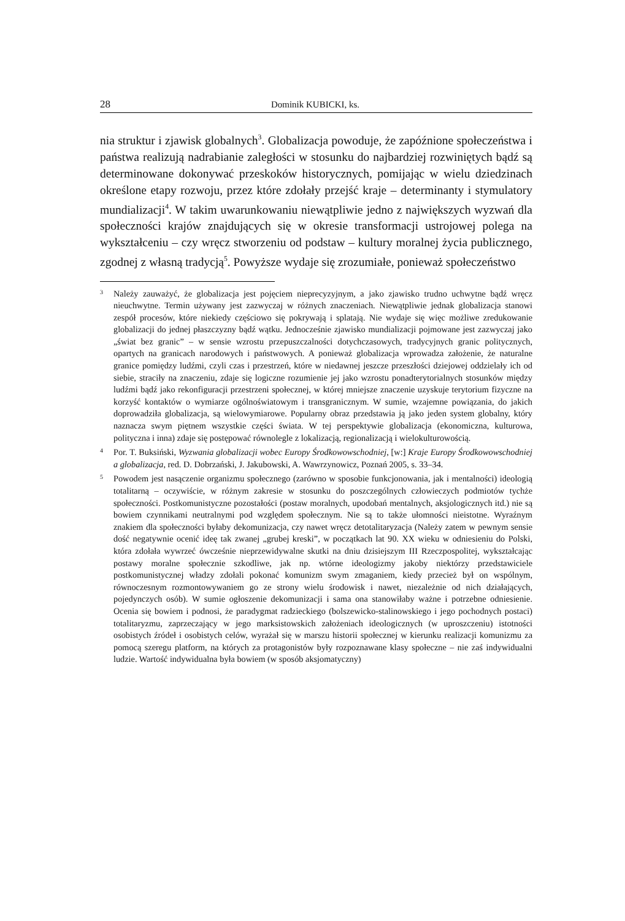28 Dominik KUBICKI, ks.
nia struktur i zjawisk globalnych<sup>3</sup>. Globalizacja powoduje, że zapóźnione społeczeństwa i państwa realizują nadrabianie zaległości w stosunku do najbardziej rozwiniętych bądź są determinowane dokonywać przeskoków historycznych, pomijając w wielu dziedzinach określone etapy rozwoju, przez które zdołały przejść kraje – determinanty i stymulatory mundializacji<sup>4</sup>. W takim uwarunkowaniu niewątpliwie jedno z największych wyzwań dla społeczności krajów znajdujących się w okresie transformacji ustrojowej polega na wykształceniu – czy wręcz stworzeniu od podstaw – kultury moralnej życia publicznego, zgodnej z własną tradycją<sup>5</sup>. Powyższe wydaje się zrozumiałe, ponieważ społeczeństwo
3 Należy zauważyć, że globalizacja jest pojęciem nieprecyzyjnym, a jako zjawisko trudno uchwytne bądź wręcz nieuchwytne. Termin używany jest zazwyczaj w różnych znaczeniach. Niewątpliwie jednak globalizacja stanowi zespół procesów, które niekiedy częściowo się pokrywają i splatają. Nie wydaje się więc możliwe zredukowanie globalizacji do jednej płaszczyzny bądź wątku. Jednocześnie zjawisko mundializacji pojmowane jest zazwyczaj jako „świat bez granic” – w sensie wzrostu przepuszczalności dotychczasowych, tradycyjnych granic politycznych, opartych na granicach narodowych i państwowych. A ponieważ globalizacja wprowadza założenie, że naturalne granice pomiędzy ludźmi, czyli czas i przestrzeń, które w niedawnej jeszcze przeszłości dziejowej oddzielały ich od siebie, straciły na znaczeniu, zdaje się logiczne rozumienie jej jako wzrostu ponadterytorialnych stosunków między ludźmi bądź jako rekonfiguracji przestrzeni społecznej, w której mniejsze znaczenie uzyskuje terytorium fizyczne na korzyść kontaktów o wymiarze ogólnoświatowym i transgranicznym. W sumie, wzajemne powiązania, do jakich doprowadziła globalizacja, są wielowymiarowe. Popularny obraz przedstawia ją jako jeden system globalny, który naznacza swym piętnem wszystkie części świata. W tej perspektywie globalizacja (ekonomiczna, kulturowa, polityczna i inna) zdaje się postępować równolegle z lokalizacją, regionalizacją i wielokulturowością.
4 Por. T. Buksiński, Wyzwania globalizacji wobec Europy Środkowowschodniej, [w:] Kraje Europy Środkowowschodniej a globalizacja, red. D. Dobrzański, J. Jakubowski, A. Wawrzynowicz, Poznań 2005, s. 33–34.
5 Powodem jest nasączenie organizmu społecznego (zarówno w sposobie funkcjonowania, jak i mentalności) ideologią totalitarną – oczywiście, w różnym zakresie w stosunku do poszczególnych człowieczych podmiotów tychże społeczności. Postkomunistyczne pozostałości (postaw moralnych, upodobań mentalnych, aksjologicznych itd.) nie są bowiem czynnikami neutralnymi pod względem społecznym. Nie są to także ułomności nieistotne. Wyraźnym znakiem dla społeczności byłaby dekomunizacja, czy nawet wręcz detotalitaryzacja (Należy zatem w pewnym sensie dość negatywnie ocenić ideę tak zwanej „grubej kreski”, w początkach lat 90. XX wieku w odniesieniu do Polski, która zdołała wywrzeć ówcześnie nieprzewidywalne skutki na dniu dzisiejszym III Rzeczpospolitej, wykształcając postawy moralne społecznie szkodliwe, jak np. wtórne ideologizmy jakoby niektórzy przedstawiciele postkomunistycznej władzy zdołali pokonać komunizm swym zmaganiem, kiedy przecież był on wspólnym, równoczesnym rozmontowywaniem go ze strony wielu środowisk i nawet, niezależnie od nich działających, pojedynczych osób). W sumie ogłoszenie dekomunizacji i sama ona stanowiłaby ważne i potrzebne odniesienie. Ocenia się bowiem i podnosi, że paradygmat radzieckiego (bolszewicko-stalinowskiego i jego pochodnych postaci) totalitaryzmu, zaprzeczający w jego marksistowskich założeniach ideologicznych (w uproszczeniu) istotności osobistych źródeł i osobistych celów, wyrażał się w marszu historii społecznej w kierunku realizacji komunizmu za pomocą szeregu platform, na których za protagonistów były rozpoznawane klasy społeczne – nie zaś indywidualni ludzie. Wartość indywidualna była bowiem (w sposób aksjomatyczny)